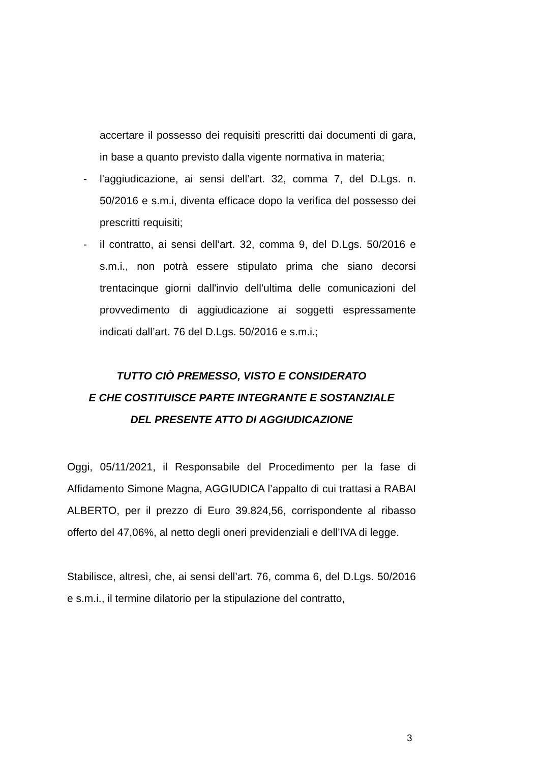accertare il possesso dei requisiti prescritti dai documenti di gara, in base a quanto previsto dalla vigente normativa in materia;
- l'aggiudicazione, ai sensi dell’art. 32, comma 7, del D.Lgs. n. 50/2016 e s.m.i, diventa efficace dopo la verifica del possesso dei prescritti requisiti;
- il contratto, ai sensi dell’art. 32, comma 9, del D.Lgs. 50/2016 e s.m.i., non potrà essere stipulato prima che siano decorsi trentacinque giorni dall'invio dell'ultima delle comunicazioni del provvedimento di aggiudicazione ai soggetti espressamente indicati dall’art. 76 del D.Lgs. 50/2016 e s.m.i.;
TUTTO CIÒ PREMESSO, VISTO E CONSIDERATO
E CHE COSTITUISCE PARTE INTEGRANTE E SOSTANZIALE
DEL PRESENTE ATTO DI AGGIUDICAZIONE
Oggi, 05/11/2021, il Responsabile del Procedimento per la fase di Affidamento Simone Magna, AGGIUDICA l’appalto di cui trattasi a RABAI ALBERTO, per il prezzo di Euro 39.824,56, corrispondente al ribasso offerto del 47,06%, al netto degli oneri previdenziali e dell’IVA di legge.
Stabilisce, altresì, che, ai sensi dell’art. 76, comma 6, del D.Lgs. 50/2016 e s.m.i., il termine dilatorio per la stipulazione del contratto,
3